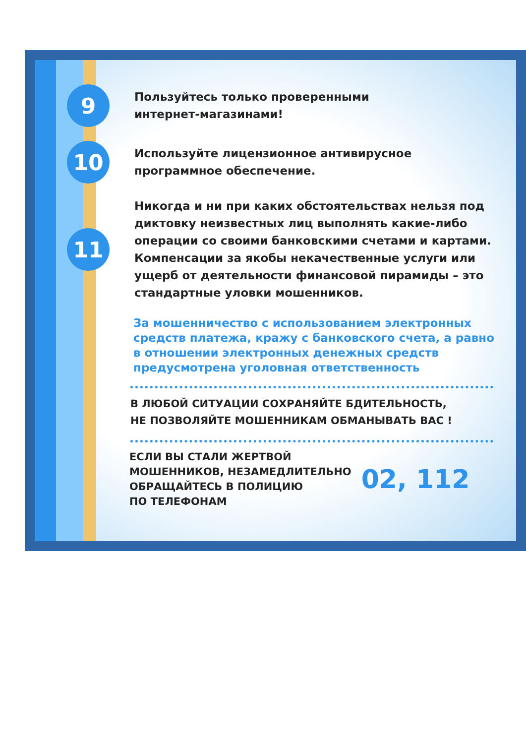9
Пользуйтесь только проверенными
интернет-магазинами!
10
Используйте лицензионное антивирусное
программное обеспечение.
11
Никогда и ни при каких обстоятельствах нельзя под диктовку неизвестных лиц выполнять какие-либо операции со своими банковскими счетами и картами. Компенсации за якобы некачественные услуги или ущерб от деятельности финансовой пирамиды – это стандартные уловки мошенников.
За мошенничество с использованием электронных средств платежа, кражу с банковского счета, а равно в отношении электронных денежных средств предусмотрена уголовная ответственность
В ЛЮБОЙ СИТУАЦИИ СОХРАНЯЙТЕ БДИТЕЛЬНОСТЬ,
НЕ ПОЗВОЛЯЙТЕ МОШЕННИКАМ ОБМАНЫВАТЬ ВАС !
ЕСЛИ ВЫ СТАЛИ ЖЕРТВОЙ
МОШЕННИКОВ, НЕЗАМЕДЛИТЕЛЬНО
ОБРАЩАЙТЕСЬ В ПОЛИЦИЮ
ПО ТЕЛЕФОНАМ
02, 112